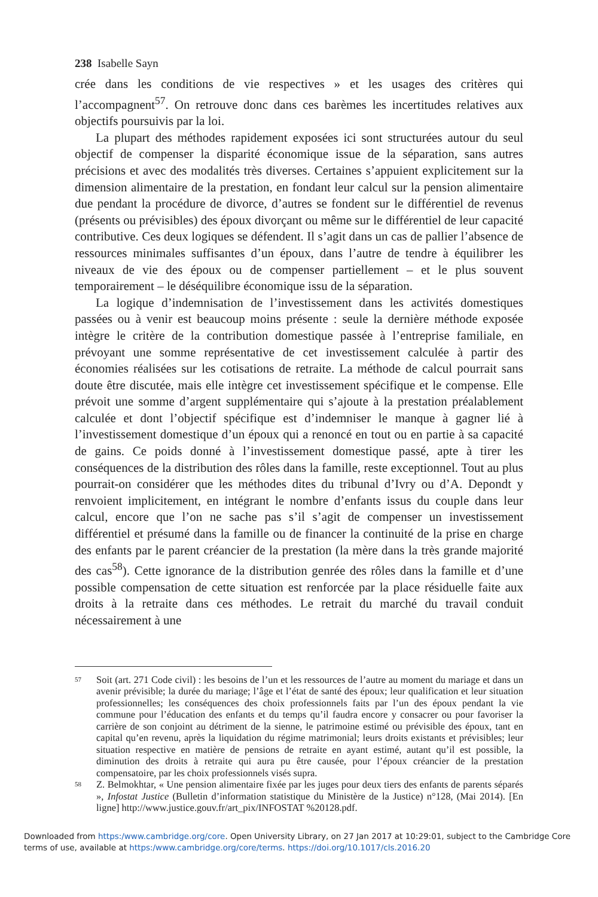238 Isabelle Sayn
crée dans les conditions de vie respectives » et les usages des critères qui l’accompagnent<sup>57</sup>. On retrouve donc dans ces barèmes les incertitudes relatives aux objectifs poursuivis par la loi.
La plupart des méthodes rapidement exposées ici sont structurées autour du seul objectif de compenser la disparité économique issue de la séparation, sans autres précisions et avec des modalités très diverses. Certaines s’appuient explicitement sur la dimension alimentaire de la prestation, en fondant leur calcul sur la pension alimentaire due pendant la procédure de divorce, d’autres se fondent sur le différentiel de revenus (présents ou prévisibles) des époux divorçant ou même sur le différentiel de leur capacité contributive. Ces deux logiques se défendent. Il s’agit dans un cas de pallier l’absence de ressources minimales suffisantes d’un époux, dans l’autre de tendre à équilibrer les niveaux de vie des époux ou de compenser partiellement – et le plus souvent temporairement – le déséquilibre économique issu de la séparation.
La logique d’indemnisation de l’investissement dans les activités domestiques passées ou à venir est beaucoup moins présente : seule la dernière méthode exposée intègre le critère de la contribution domestique passée à l’entreprise familiale, en prévoyant une somme représentative de cet investissement calculée à partir des économies réalisées sur les cotisations de retraite. La méthode de calcul pourrait sans doute être discutée, mais elle intègre cet investissement spécifique et le compense. Elle prévoit une somme d’argent supplémentaire qui s’ajoute à la prestation préalablement calculée et dont l’objectif spécifique est d’indemniser le manque à gagner lié à l’investissement domestique d’un époux qui a renoncé en tout ou en partie à sa capacité de gains. Ce poids donné à l’investissement domestique passé, apte à tirer les conséquences de la distribution des rôles dans la famille, reste exceptionnel. Tout au plus pourrait-on considérer que les méthodes dites du tribunal d’Ivry ou d’A. Depondt y renvoient implicitement, en intégrant le nombre d’enfants issus du couple dans leur calcul, encore que l’on ne sache pas s’il s’agit de compenser un investissement différentiel et présumé dans la famille ou de financer la continuité de la prise en charge des enfants par le parent créancier de la prestation (la mère dans la très grande majorité des cas<sup>58</sup>). Cette ignorance de la distribution genrée des rôles dans la famille et d’une possible compensation de cette situation est renforcée par la place résiduelle faite aux droits à la retraite dans ces méthodes. Le retrait du marché du travail conduit nécessairement à une
57 Soit (art. 271 Code civil) : les besoins de l’un et les ressources de l’autre au moment du mariage et dans un avenir prévisible; la durée du mariage; l’âge et l’état de santé des époux; leur qualification et leur situation professionnelles; les conséquences des choix professionnels faits par l’un des époux pendant la vie commune pour l’éducation des enfants et du temps qu’il faudra encore y consacrer ou pour favoriser la carrière de son conjoint au détriment de la sienne, le patrimoine estimé ou prévisible des époux, tant en capital qu’en revenu, après la liquidation du régime matrimonial; leurs droits existants et prévisibles; leur situation respective en matière de pensions de retraite en ayant estimé, autant qu’il est possible, la diminution des droits à retraite qui aura pu être causée, pour l’époux créancier de la prestation compensatoire, par les choix professionnels visés supra.
58 Z. Belmokhtar, « Une pension alimentaire fixée par les juges pour deux tiers des enfants de parents séparés », Infostat Justice (Bulletin d’information statistique du Ministère de la Justice) n°128, (Mai 2014). [En ligne] http://www.justice.gouv.fr/art_pix/INFOSTAT %20128.pdf.
Downloaded from https:/www.cambridge.org/core. Open University Library, on 27 Jan 2017 at 10:29:01, subject to the Cambridge Core terms of use, available at https:/www.cambridge.org/core/terms. https://doi.org/10.1017/cls.2016.20